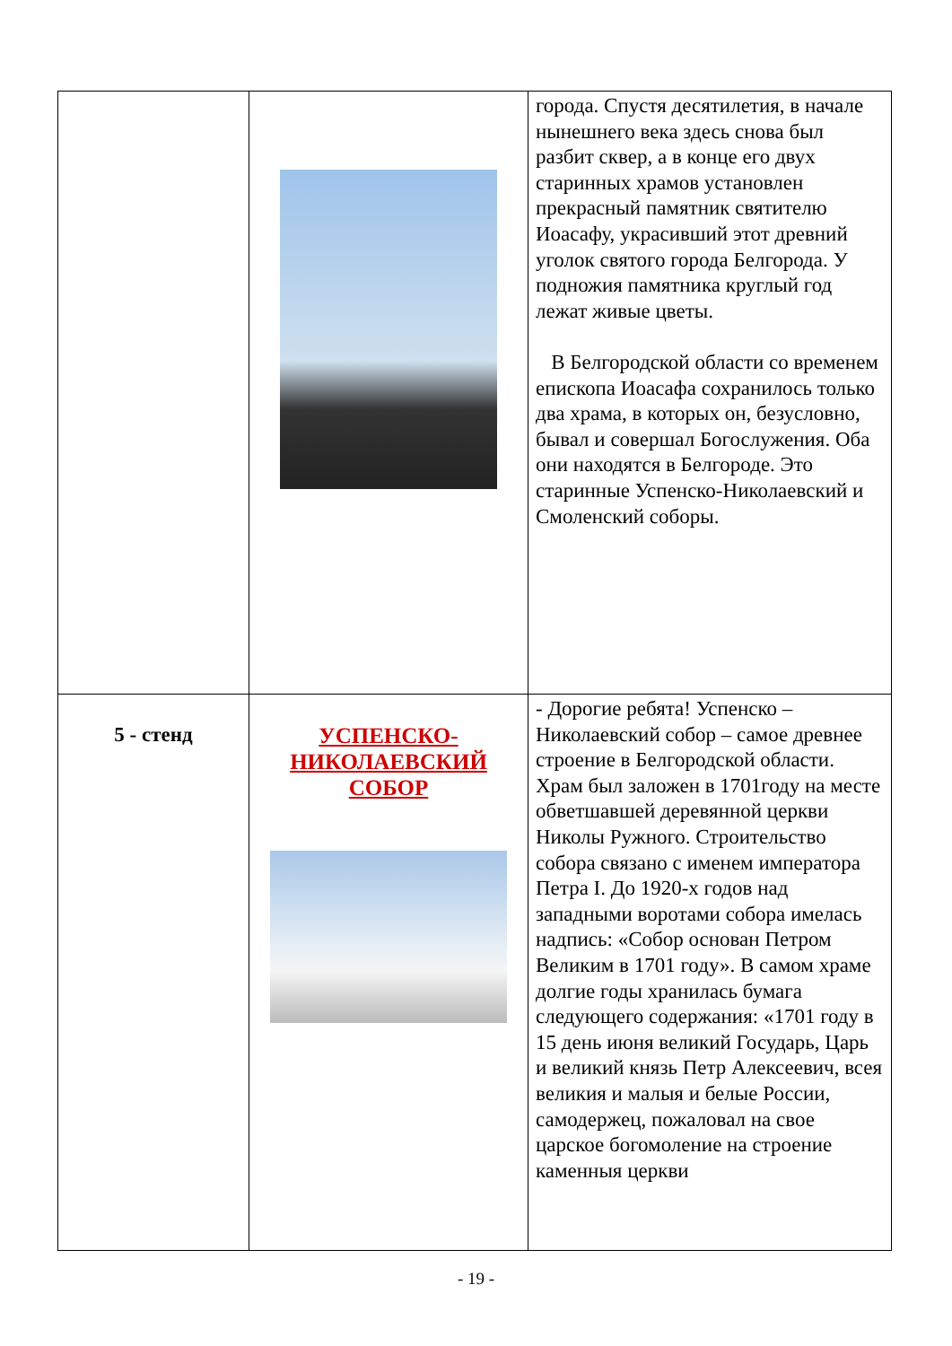| | | города. Спустя десятилетия, в начале нынешнего века здесь снова был разбит сквер, а в конце его двух старинных храмов установлен прекрасный памятник святителю Иоасафу, украсивший этот древний уголок святого города Белгорода. У подножия памятника круглый год лежат живые цветы. В Белгородской области со временем епископа Иоасафа сохранилось только два храма, в которых он, безусловно, бывал и совершал Богослужения. Оба они находятся в Белгороде. Это старинные Успенско-Николаевский и Смоленский соборы. |
| 5 - стенд | УСПЕНСКО- НИКОЛАЕВСКИЙ СОБОР | - Дорогие ребята! Успенско – Николаевский собор – самое древнее строение в Белгородской области. Храм был заложен в 1701году на месте обветшавшей деревянной церкви Николы Ружного. Строительство собора связано с именем императора Петра I. До 1920-х годов над западными воротами собора имелась надпись: «Собор основан Петром Великим в 1701 году». В самом храме долгие годы хранилась бумага следующего содержания: «1701 году в 15 день июня великий Государь, Царь и великий князь Петр Алексеевич, всея великия и малыя и белые России, самодержец, пожаловал на свое царское богомоление на строение каменныя церкви |
- 19 -